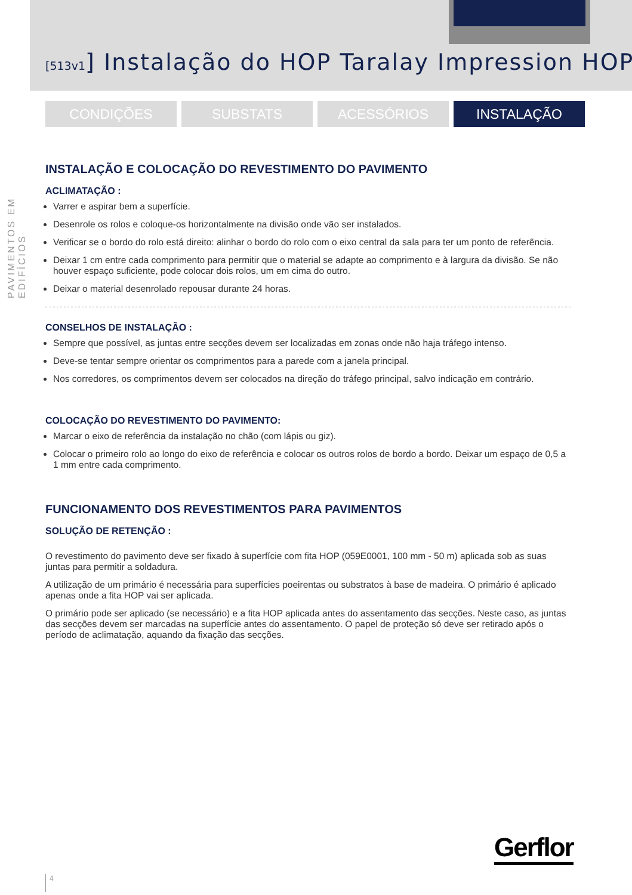[513v1] Instalação do HOP Taralay Impression HOP
CONDIÇÕES SUBSTATS ACESSÓRIOS INSTALAÇÃO
PAVIMENTOS EM EDIFÍCIOS
INSTALAÇÃO E COLOCAÇÃO DO REVESTIMENTO DO PAVIMENTO
ACLIMATAÇÃO :
Varrer e aspirar bem a superfície.
Desenrole os rolos e coloque-os horizontalmente na divisão onde vão ser instalados.
Verificar se o bordo do rolo está direito: alinhar o bordo do rolo com o eixo central da sala para ter um ponto de referência.
Deixar 1 cm entre cada comprimento para permitir que o material se adapte ao comprimento e à largura da divisão. Se não houver espaço suficiente, pode colocar dois rolos, um em cima do outro.
Deixar o material desenrolado repousar durante 24 horas.
CONSELHOS DE INSTALAÇÃO :
Sempre que possível, as juntas entre secções devem ser localizadas em zonas onde não haja tráfego intenso.
Deve-se tentar sempre orientar os comprimentos para a parede com a janela principal.
Nos corredores, os comprimentos devem ser colocados na direção do tráfego principal, salvo indicação em contrário.
COLOCAÇÃO DO REVESTIMENTO DO PAVIMENTO:
Marcar o eixo de referência da instalação no chão (com lápis ou giz).
Colocar o primeiro rolo ao longo do eixo de referência e colocar os outros rolos de bordo a bordo. Deixar um espaço de 0,5 a 1 mm entre cada comprimento.
FUNCIONAMENTO DOS REVESTIMENTOS PARA PAVIMENTOS
SOLUÇÃO DE RETENÇÃO :
O revestimento do pavimento deve ser fixado à superfície com fita HOP (059E0001, 100 mm - 50 m) aplicada sob as suas juntas para permitir a soldadura.
A utilização de um primário é necessária para superfícies poeirentas ou substratos à base de madeira. O primário é aplicado apenas onde a fita HOP vai ser aplicada.
O primário pode ser aplicado (se necessário) e a fita HOP aplicada antes do assentamento das secções. Neste caso, as juntas das secções devem ser marcadas na superfície antes do assentamento. O papel de proteção só deve ser retirado após o período de aclimatação, aquando da fixação das secções.
Gerflor
4